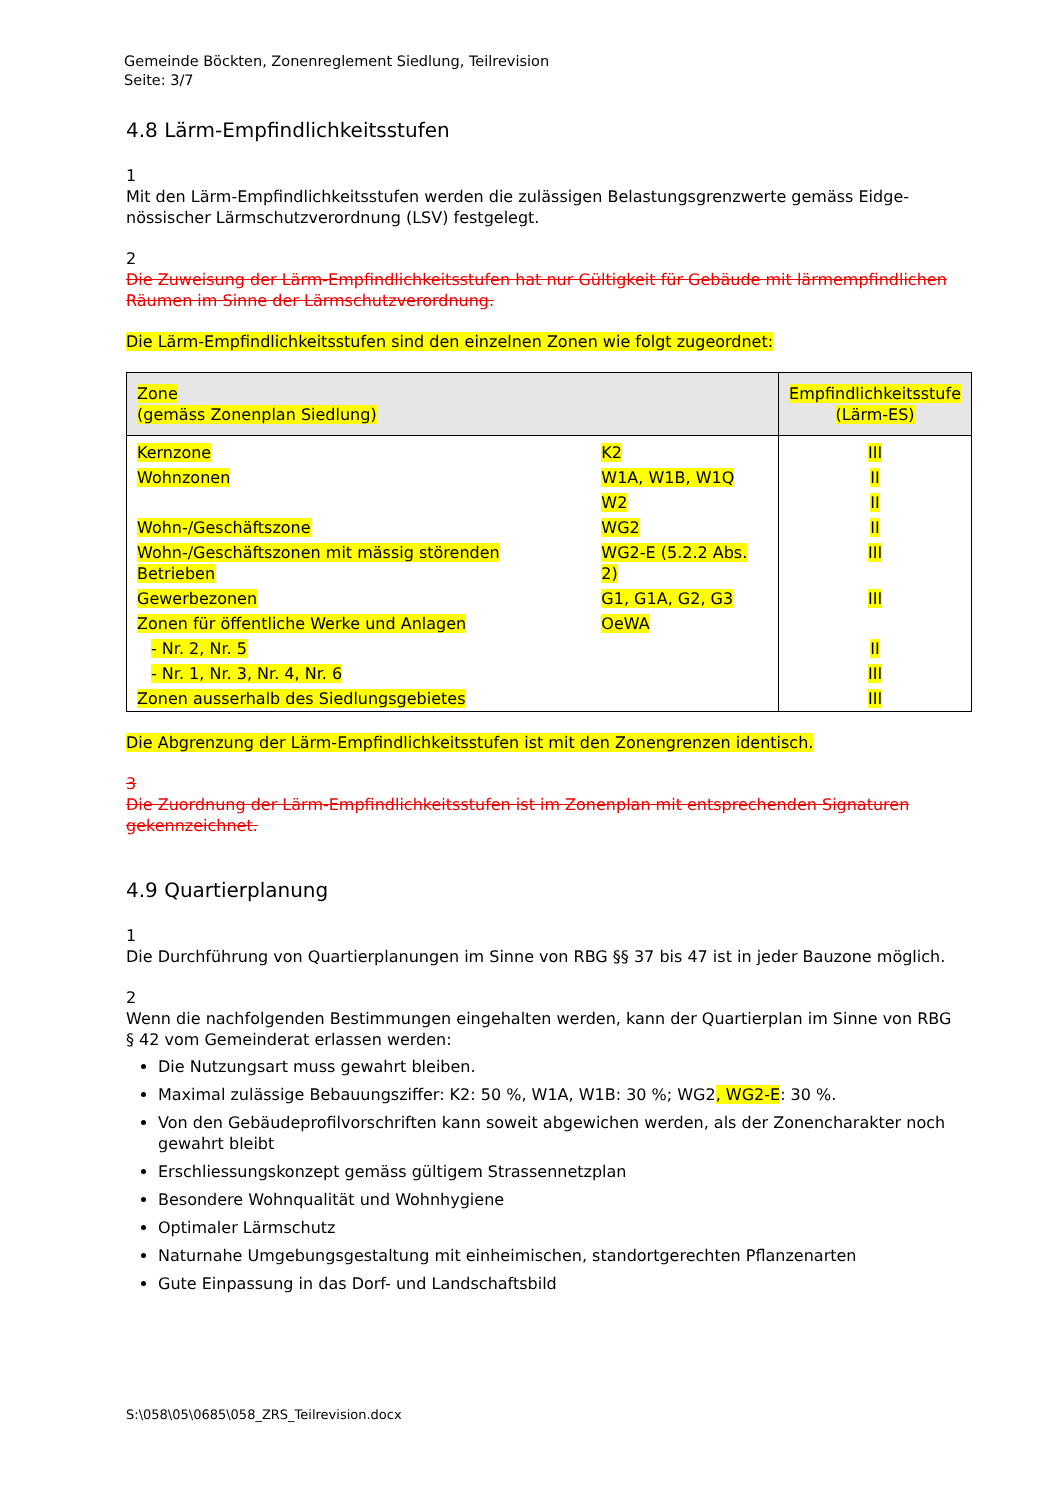Gemeinde Böckten, Zonenreglement Siedlung, Teilrevision
Seite: 3/7
4.8 Lärm-Empfindlichkeitsstufen
1
Mit den Lärm-Empfindlichkeitsstufen werden die zulässigen Belastungsgrenzwerte gemäss Eidge­nössischer Lärmschutzverordnung (LSV) festgelegt.
2
Die Zuweisung der Lärm-Empfindlichkeitsstufen hat nur Gültigkeit für Gebäude mit lärmempfind­lichen Räumen im Sinne der Lärmschutzverordnung.
Die Lärm-Empfindlichkeitsstufen sind den einzelnen Zonen wie folgt zugeordnet:
| Zone (gemäss Zonenplan Siedlung) | | Empfindlichkeitsstufe (Lärm-ES) |
| --- | --- | --- |
| Kernzone | K2 | III |
| Wohnzonen | W1A, W1B, W1Q | II |
| | W2 | II |
| Wohn-/Geschäftszone | WG2 | II |
| Wohn-/Geschäftszonen mit mässig störenden Betrieben | WG2-E (5.2.2 Abs. 2) | III |
| Gewerbezonen | G1, G1A, G2, G3 | III |
| Zonen für öffentliche Werke und Anlagen | OeWA | |
| - Nr. 2, Nr. 5 | | II |
| - Nr. 1, Nr. 3, Nr. 4, Nr. 6 | | III |
| Zonen ausserhalb des Siedlungsgebietes | | III |
Die Abgrenzung der Lärm-Empfindlichkeitsstufen ist mit den Zonengrenzen identisch.
3
Die Zuordnung der Lärm-Empfindlichkeitsstufen ist im Zonenplan mit entsprechenden Signaturen gekennzeichnet.
4.9 Quartierplanung
1
Die Durchführung von Quartierplanungen im Sinne von RBG §§ 37 bis 47 ist in jeder Bauzone möglich.
2
Wenn die nachfolgenden Bestimmungen eingehalten werden, kann der Quartierplan im Sinne von RBG § 42 vom Gemeinderat erlassen werden:
Die Nutzungsart muss gewahrt bleiben.
Maximal zulässige Bebauungsziffer: K2: 50 %, W1A, W1B: 30 %; WG2, WG2-E: 30 %.
Von den Gebäudeprofilvorschriften kann soweit abgewichen werden, als der Zonencharakter noch gewahrt bleibt
Erschliessungskonzept gemäss gültigem Strassennetzplan
Besondere Wohnqualität und Wohnhygiene
Optimaler Lärmschutz
Naturnahe Umgebungsgestaltung mit einheimischen, standortgerechten Pflanzenarten
Gute Einpassung in das Dorf- und Landschaftsbild
S:\058\05\0685\058_ZRS_Teilrevision.docx